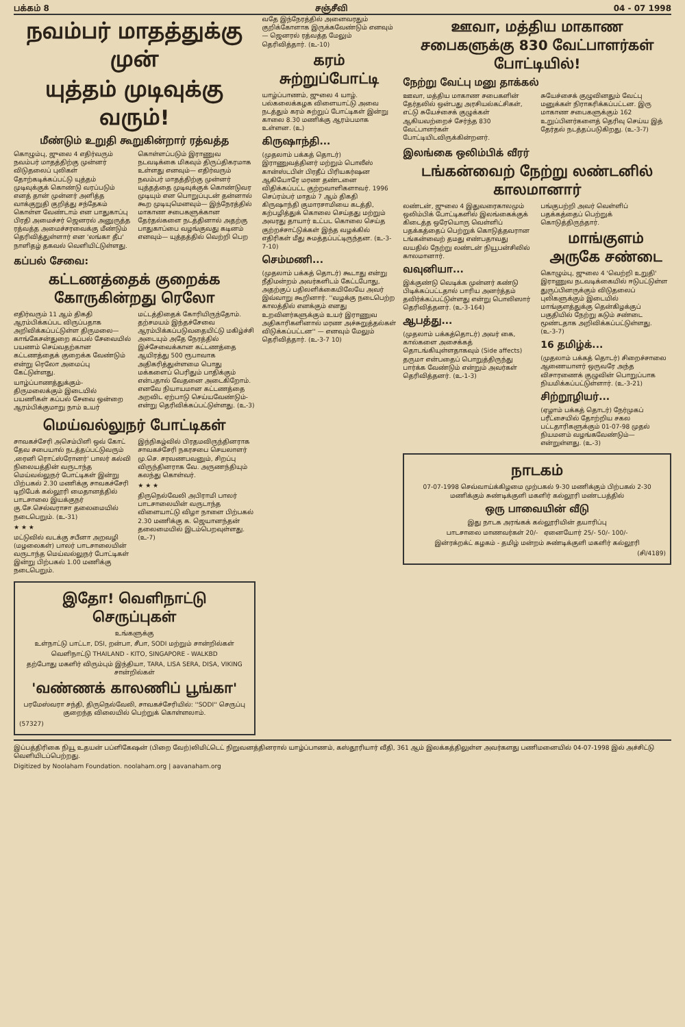பக்கம் 8 சஞ்சீவி 04 - 07 1998
நவம்பர் மாதத்துக்கு முன்
யுத்தம் முடிவுக்கு வரும்!
மீண்டும் உறுதி கூறுகின்றார் ரத்வத்த
கொழும்பு, ஜுலை 4 எதிர்வரும் நவம்பர் மாதத்திற்கு முன்னர் விடுதலைப் புலிகள் தோற்கடிக்கப்பட்டு யுத்தம் முடிவுக்குக் கொண்டு வரப்படும் எனத் தான் முன்னர் அளித்த வாக்குறுதி குறித்து சந்தேகம் கொள்ள வேண்டாம் என பாதுகாப்பு பிரதி அமைச்சர் ஜெனரல் அனுருத்த ரத்வத்த அமைச்சரவைக்கு மீண்டும் தெரிவித்துள்ளார் என 'லங்கா தீப' நாளிதழ் தகவல் வெளியிட்டுள்ளது.
கொள்ளப்படும் இராணுவ நடவடிக்கை மிகவும் திருப்திகரமாக உள்ளது எனவும்— எதிர்வரும் நவம்பர் மாதத்திற்கு முன்னர் யுத்தத்தை முடிவுக்குக் கொண்டுவர முடியும் என பொறுப்புடன் தன்னால் கூற முடியுமெனவும்— இந்நேரத்தில் மாகாண சபைகளுக்கான தேர்தல்களை நடத்தினால் அதற்கு பாதுகாப்பை வழங்குவது கடினம் எனவும்— யுத்தத்தில் வெற்றி பெற
கப்பல் சேவை:
கட்டணத்தைக் குறைக்க கோருகின்றது ரெலோ
எதிர்வரும் 11 ஆம் திகதி ஆரம்பிக்கப்பட விருப்பதாக அறிவிக்கப்பட்டுள்ள திருமலை—காங்கேசன்துறை கப்பல் சேவையில் பயணம் செய்வதற்கான கட்டணத்தைக் குறைக்க வேண்டும் என்று ரெலோ அமைப்பு கேட்டுள்ளது.
யாழ்ப்பாணத்துக்கும்-திருமலைக்கும் இடையில் பயணிகள் கப்பல் சேவை ஒன்றை ஆரம்பிக்குமாறு நாம் உயர்
மட்டத்திதைக் கோரியிருந்தோம். தற்சமயம் இந்தச்சேவை ஆரம்பிக்கப்படுவதையிட்டு மகிழ்ச்சி அடையும் அதே நேரத்தில் இச்சேவைக்கான கட்டணத்தை ஆயிரத்து 500 ரூபாவாக அதிகரித்துள்ளமை பொது மக்களைப் பெரிதும் பாதிக்கும் என்பதால் வேதனை அடைகிறோம். எனவே நியாயமான கட்டணத்தை அறவிட ஏற்பாடு செய்யவேண்டும்-என்று தெரிவிக்கப்பட்டுள்ளது. (உ-3)
மெய்வல்லுநர் போட்டிகள்
சாவகச்சேரி அசெம்பிளி ஒவ் கோட் தேவ சபையால் நடத்தப்பட்டுவரும் ,ரைனி ரொட்ஸ்ரோனர்' பாலர் கல்வி நிலையத்தின் வருடாந்த மெய்வல்லுநர் போட்டிகள் இன்று பிற்பகல் 2.30 மணிக்கு சாவகச்சேரி டிறிபேக் கல்லூரி மைதானத்தில் பாடசாலை இயக்குநர் கு.சே.செல்வராசா தலைமையில் நடைபெறும். (உ-31)
★ ★ ★
மட்டுவில் வடக்கு சபீனா அறவழி (மழலைகள்) பாலர் பாடசாலையின் வருடாந்த மெய்வல்லுநர் போட்டிகள் இன்று பிற்பகல் 1.00 மணிக்கு நடைபெறும்.
இந்நிகழ்வில் பிரதமவிருந்தினராக சாவகச்சேரி நகரசபை செயலாளர் மு.செ. சரவணபவனும், சிறப்பு விருந்தினராக வே. அருணந்தியும் கலந்து கொள்வர்.
★ ★ ★
திருநெல்வேலி அபிராமி பாலர் பாடசாலையின் வருடாந்த விளையாட்டு விழா நாளை பிற்பகல் 2.30 மணிக்கு க. ஜெயானந்தன் தலைமையில் இடம்பெறவுள்ளது. (உ-7)
இதோ! வெளிநாட்டு செருப்புகள்
உங்களுக்கு
உள்நாட்டு பாட்டா, DSI, றன்பா, சீபா, SODI மற்றும் சான்றில்கள்
வெளிநாட்டு THAILAND - KITO, SINGAPORE - WALKBD
தற்போது மகளிர் விரும்பும் இந்தியா, TARA, LISA SERA, DISA, VIKING சான்றில்கள்
'வண்ணக் காலணிப் பூங்கா'
பரமேஸ்வரா சந்தி, திருநெல்வேலி, சாவகச்சேரியில்: ''SODI'' செருப்பு குறைந்த விலையில் பெற்றுக் கொள்ளலாம்.
(57327)
வதே இந்நேரத்தில் அனைவரதும் குறிக்கோளாக இருக்கவேண்டும் எனவும்— ஜெனரல் ரத்வத்த மேலும் தெரிவித்தார். (உ-10)
கரம் சுற்றுப்போட்டி
யாழ்ப்பாணம், ஜுலை 4 யாழ். பல்கலைக்கழக விளையாட்டு அவை நடத்தும் கரம் சுற்றுப் போட்டிகள் இன்று காலை 8.30 மணிக்கு ஆரம்பமாக உள்ளன. (உ)
கிருஷாந்தி...
(முதலாம் பக்கத் தொடர்) இராணுவத்தினர் மற்றும் பொலீஸ் கான்ஸ்டபிள் பிரதீப் பிரியகர்ஷன ஆகியோரே மரண தண்டனை விதிக்கப்பட்ட குற்றவாளிகளாவர். 1996 செப்ரம்பர் மாதம் 7 ஆம் திகதி கிருஷாந்தி குமாரசாமியை கடத்தி, கற்பழித்துக் கொலை செய்தது மற்றும் அவரது தாயார் உட்பட கொலை செய்த குற்றச்சாட்டுக்கள் இந்த வழக்கில் எதிரிகள் மீது சுமத்தப்பட்டிருந்தன. (உ-3-7-10)
செம்மணி...
(முதலாம் பக்கத் தொடர்) கூடாது என்று நீதிமன்றம் அவர்களிடம் கேட்டபோது, அதற்குப் பதிலளிக்கையிலேயே அவர் இவ்வாறு கூறினார். ''வழக்கு நடைபெற்ற காலத்தில் எனக்கும் எனது உறவினர்களுக்கும் உயர் இராணுவ அதிகாரிகளினால் மரண அச்சுறுத்தல்கள் விடுக்கப்பட்டன'' — எனவும் மேலும் தெரிவித்தார். (உ-3-7 10)
ஊவா, மத்திய மாகாண சபைகளுக்கு 830 வேட்பாளர்கள் போட்டியில்!
நேற்று வேட்பு மனு தாக்கல்
ஊவா, மத்திய மாகாண சபைகளின் தேர்தலில் ஒன்பது அரசியல்கட்சிகள், எட்டு சுயேச்சைக் குழுக்கள் ஆகியவற்றைச் சேர்ந்த 830 வேட்பாளர்கள் போட்டியிடவிருக்கின்றனர்.
சுயேச்சைக் குழுவினதும் வேட்பு மனுக்கள் நிராகரிக்கப்பட்டன. இரு மாகாண சபைகளுக்கும் 162 உறுப்பினர்களைத் தெரிவு செய்ய இத் தேர்தல் நடத்தப்படுகிறது. (உ-3-7)
இலங்கை ஒலிம்பிக் வீரர்
டங்கன்வைற் நேற்று லண்டனில் காலமானார்
லண்டன், ஜுலை 4 இதுவரைகாலமும் ஒலிம்பிக் போட்டிகளில் இலங்கைக்குக் கிடைத்த ஒரேயொரு வெள்ளிப் பதக்கத்தைப் பெற்றுக் கொடுத்தவரான டங்கன்வைற் தமது எண்பதாவது வயதில் நேற்று லண்டன் நியூபன்சிலில் காலமானார்.
வவுனியா...
இக்குண்டு வெடிக்க முன்னர் கண்டு பிடிக்கப்பட்டதால் பாரிய அனர்த்தம் தவிர்க்கப்பட்டுள்ளது என்று பொலிஸார் தெரிவித்தனர். (உ-3-164)
ஆபத்து...
(முதலாம் பக்கத்தொடர்) அவர் கை, கால்களை அசைக்கத் தொடங்கியுள்ளதாகவும் (Side affects) தருமா என்பதைப் பொறுத்திருந்து பார்க்க வேண்டும் என்றும் அவர்கள் தெரிவித்தனர். (உ-1-3)
பங்குபற்றி அவர் வெள்ளிப் பதக்கத்தைப் பெற்றுக் கொடுத்திருந்தார்.
மாங்குளம் அருகே சண்டை
கொழும்பு, ஜுலை 4 'வெற்றி உறுதி' இராணுவ நடவடிக்கையில் ஈடுபட்டுள்ள துருப்பினருக்கும் விடுதலைப் புலிகளுக்கும் இடையில் மாங்குளத்துக்கு தென்கிழக்குப் பகுதியில் நேற்று கடும் சண்டை மூண்டதாக அறிவிக்கப்பட்டுள்ளது. (உ-3-7)
16 தமிழ்க்...
(முதலாம் பக்கத் தொடர்) சிறைச்சாலை ஆணையாளர் ஒருவரே அந்த விசாரணைக் குழுவின் பொறுப்பாக நியமிக்கப்பட்டுள்ளார். (உ-3-21)
சிற்றூழியர்...
(ஏழாம் பக்கத் தொடர்) நேர்முகப் பரீட்சையில் தோற்றிய சகல பட்டதாரிகளுக்கும் 01-07-98 முதல் நியமனம் வழங்கவேண்டும்—என்றுள்ளது. (உ-3)
நாடகம்
07-07-1998 செவ்வாய்க்கிழமை முற்பகல் 9-30 மணிக்கும் பிற்பகல் 2-30 மணிக்கும் சுண்டிக்குளி மகளிர் கல்லூரி மண்டபத்தில்
ஒரு பாவையின் வீடு
இது நாடக அரங்கக் கல்லூரியின் தயாரிப்பு
பாடசாலை மாணவர்கள் 20/- ஏனையோர் 25/- 50/- 100/-
இன்ரக்றக்ட் கழகம் - தமிழ் மன்றம் சுண்டிக்குளி மகளிர் கல்லூரி
(சி/4189)
இப்பத்திரிகை நியூ உதயன் பப்ளிகேஷன் (பிறை வேற்)லிமிட்டெட் நிறுவனத்தினரால் யாழ்ப்பாணம், கஸ்தூரியார் வீதி, 361 ஆம் இலக்கத்திலுள்ள அவர்களது பணிமனையில் 04-07-1998 இல் அச்சிட்டு வெளியிடப்பெற்றது.
Digitized by Noolaham Foundation. noolaham.org | aavanaham.org